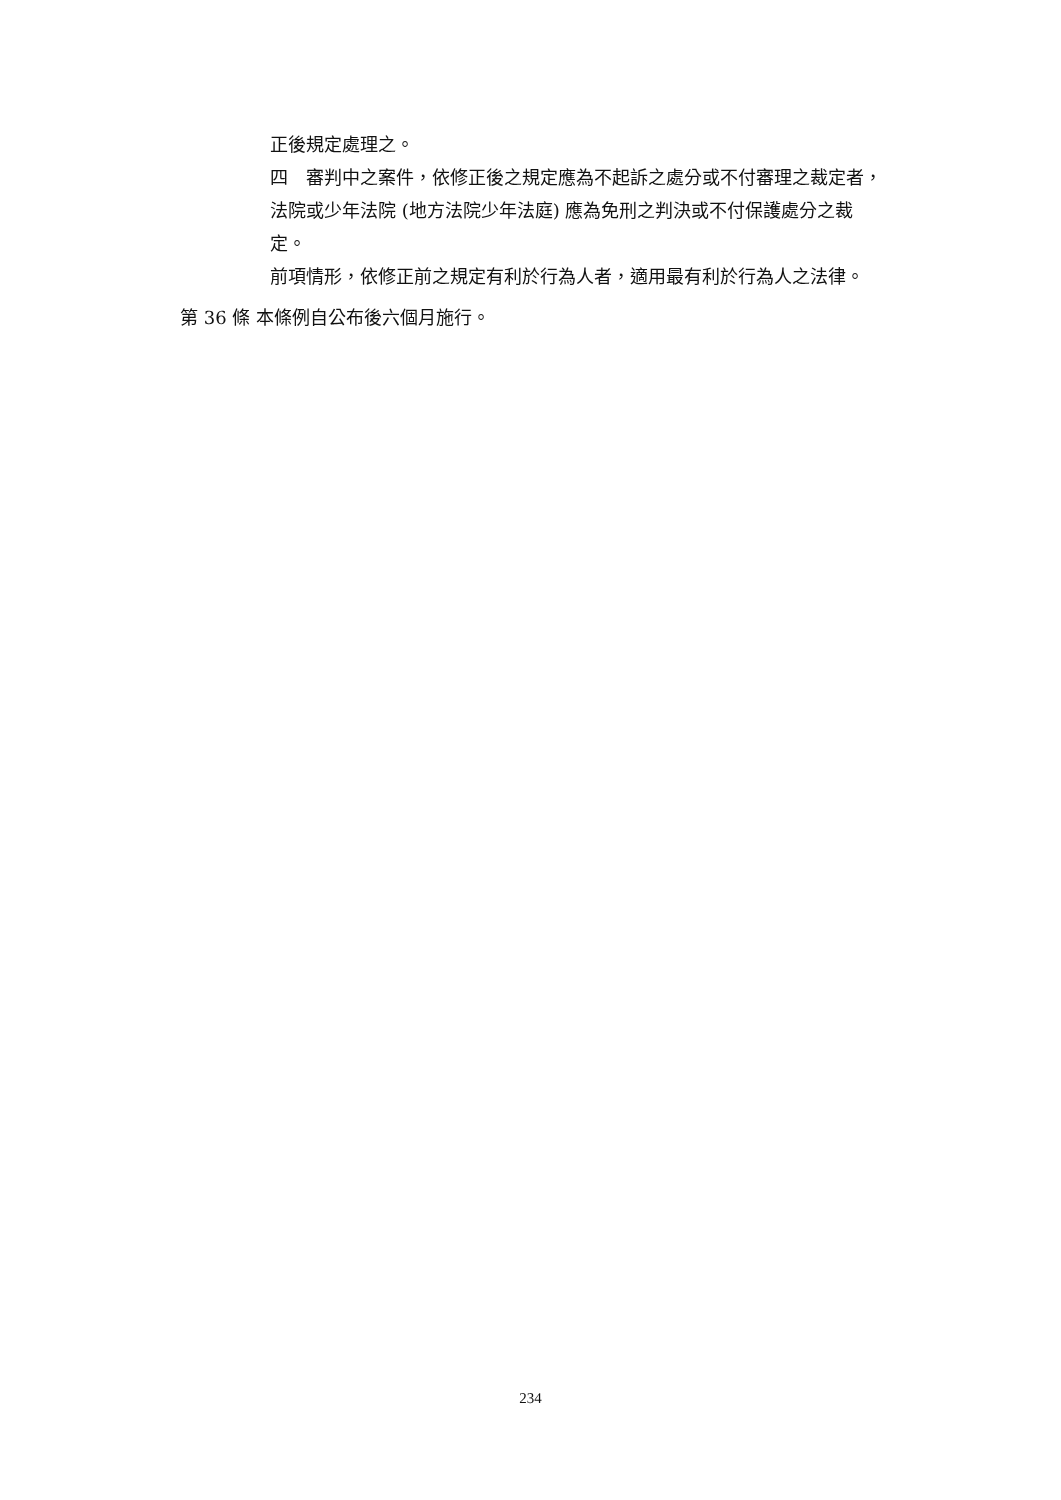正後規定處理之。
四　審判中之案件，依修正後之規定應為不起訴之處分或不付審理之裁定者，法院或少年法院 (地方法院少年法庭) 應為免刑之判決或不付保護處分之裁定。
前項情形，依修正前之規定有利於行為人者，適用最有利於行為人之法律。
第 36 條 本條例自公布後六個月施行。
234